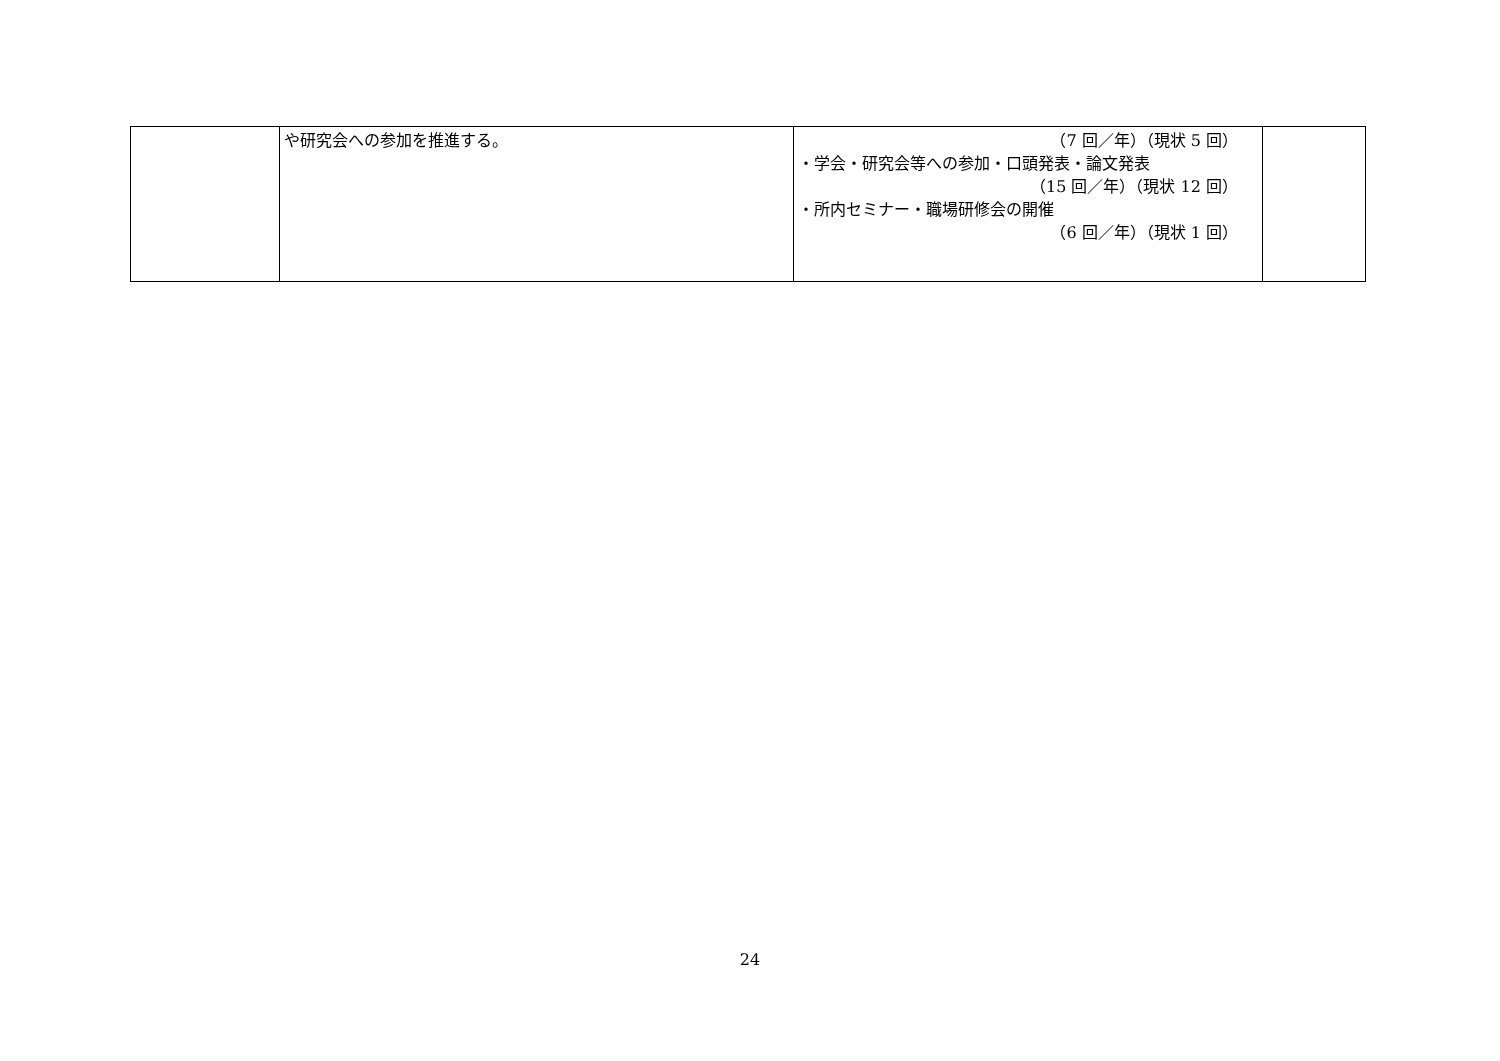| | や研究会への参加を推進する。 | （7 回／年）（現状 5 回） ・学会・研究会等への参加・口頭発表・論文発表 （15 回／年）（現状 12 回） ・所内セミナー・職場研修会の開催 （6 回／年）（現状 1 回） | |
24